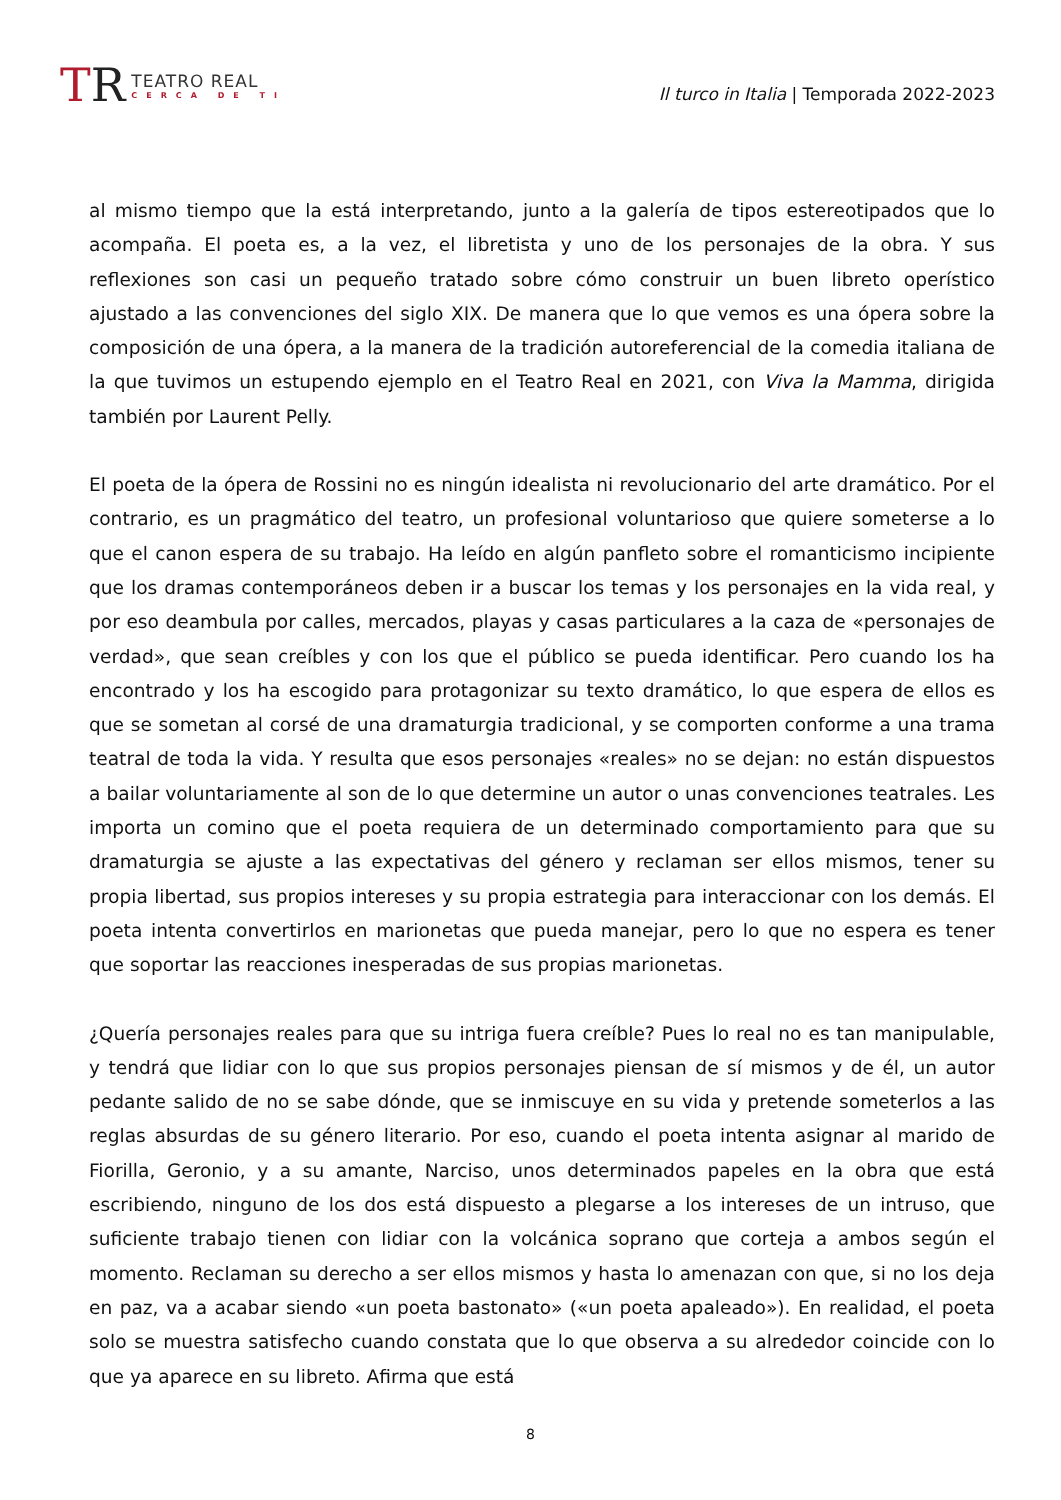TR
TEATRO REAL
CERCA DE TI
Il turco in Italia | Temporada 2022-2023
al mismo tiempo que la está interpretando, junto a la galería de tipos estereotipados que lo acompaña. El poeta es, a la vez, el libretista y uno de los personajes de la obra. Y sus reflexiones son casi un pequeño tratado sobre cómo construir un buen libreto operístico ajustado a las convenciones del siglo XIX. De manera que lo que vemos es una ópera sobre la composición de una ópera, a la manera de la tradición autoreferencial de la comedia italiana de la que tuvimos un estupendo ejemplo en el Teatro Real en 2021, con Viva la Mamma, dirigida también por Laurent Pelly.
El poeta de la ópera de Rossini no es ningún idealista ni revolucionario del arte dramático. Por el contrario, es un pragmático del teatro, un profesional voluntarioso que quiere someterse a lo que el canon espera de su trabajo. Ha leído en algún panfleto sobre el romanticismo incipiente que los dramas contemporáneos deben ir a buscar los temas y los personajes en la vida real, y por eso deambula por calles, mercados, playas y casas particulares a la caza de «personajes de verdad», que sean creíbles y con los que el público se pueda identificar. Pero cuando los ha encontrado y los ha escogido para protagonizar su texto dramático, lo que espera de ellos es que se sometan al corsé de una dramaturgia tradicional, y se comporten conforme a una trama teatral de toda la vida. Y resulta que esos personajes «reales» no se dejan: no están dispuestos a bailar voluntariamente al son de lo que determine un autor o unas convenciones teatrales. Les importa un comino que el poeta requiera de un determinado comportamiento para que su dramaturgia se ajuste a las expectativas del género y reclaman ser ellos mismos, tener su propia libertad, sus propios intereses y su propia estrategia para interaccionar con los demás. El poeta intenta convertirlos en marionetas que pueda manejar, pero lo que no espera es tener que soportar las reacciones inesperadas de sus propias marionetas.
¿Quería personajes reales para que su intriga fuera creíble? Pues lo real no es tan manipulable, y tendrá que lidiar con lo que sus propios personajes piensan de sí mismos y de él, un autor pedante salido de no se sabe dónde, que se inmiscuye en su vida y pretende someterlos a las reglas absurdas de su género literario. Por eso, cuando el poeta intenta asignar al marido de Fiorilla, Geronio, y a su amante, Narciso, unos determinados papeles en la obra que está escribiendo, ninguno de los dos está dispuesto a plegarse a los intereses de un intruso, que suficiente trabajo tienen con lidiar con la volcánica soprano que corteja a ambos según el momento. Reclaman su derecho a ser ellos mismos y hasta lo amenazan con que, si no los deja en paz, va a acabar siendo «un poeta bastonato» («un poeta apaleado»). En realidad, el poeta solo se muestra satisfecho cuando constata que lo que observa a su alrededor coincide con lo que ya aparece en su libreto. Afirma que está
8